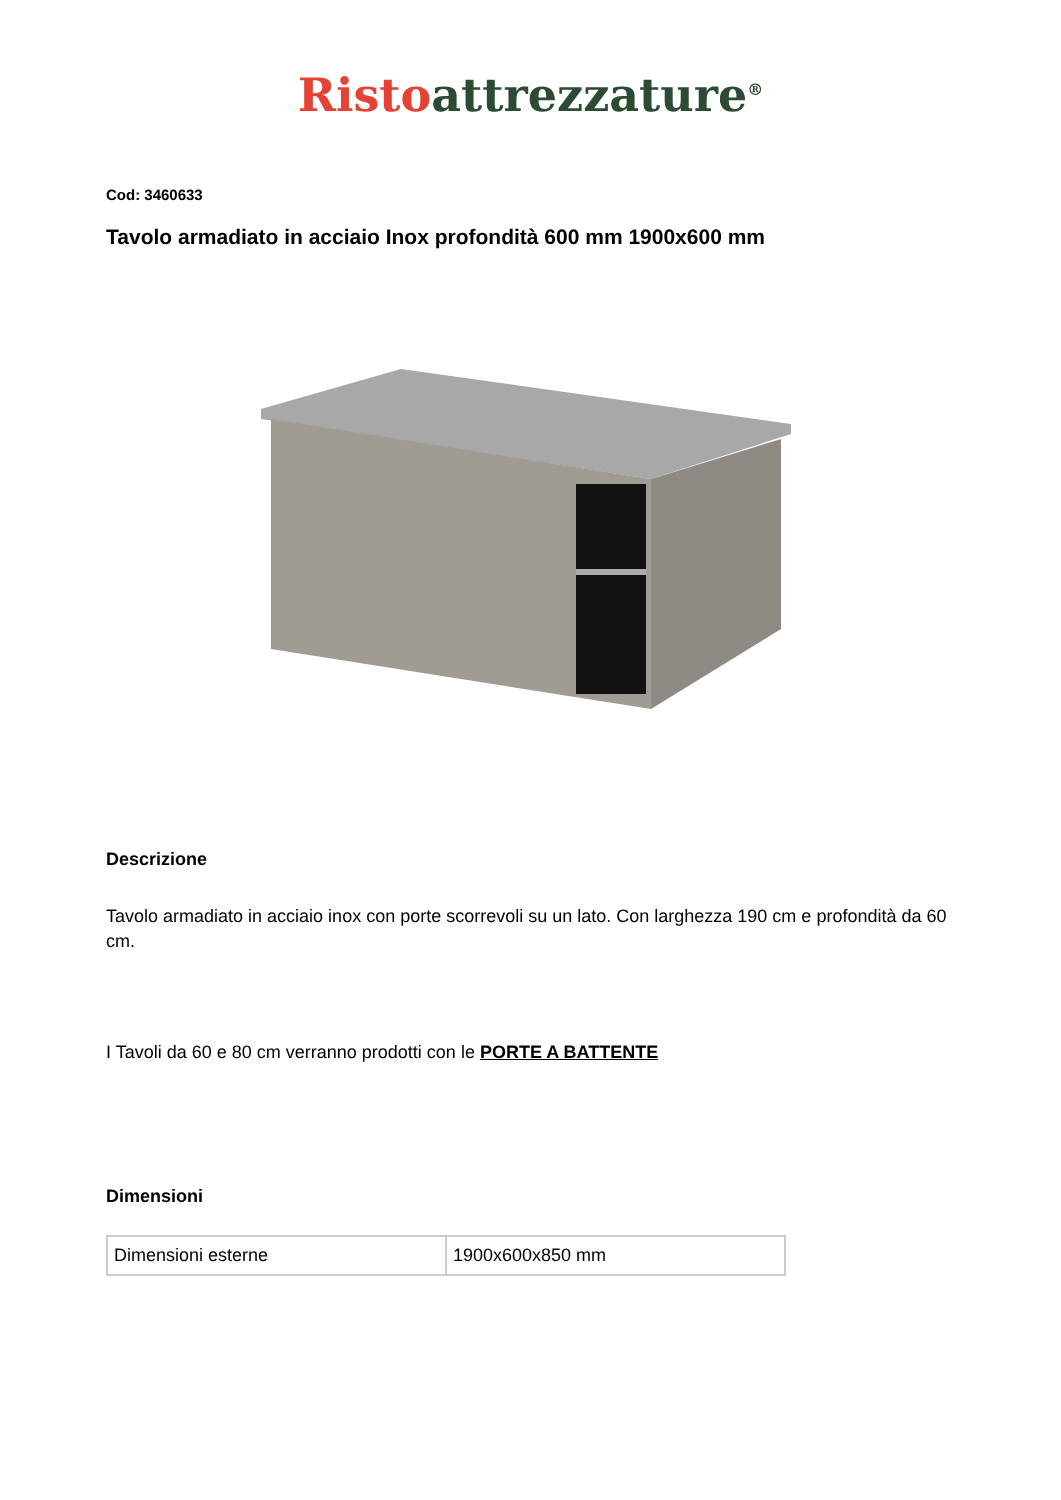Risto attrezzature<sup>®</sup>
Cod: 3460633
Tavolo armadiato in acciaio Inox profondità 600 mm 1900x600 mm
Descrizione
Tavolo armadiato in acciaio inox con porte scorrevoli su un lato. Con larghezza 190 cm e profondità da 60 cm.
I Tavoli da 60 e 80 cm verranno prodotti con le PORTE A BATTENTE
Dimensioni
| Dimensioni esterne | 1900x600x850 mm |